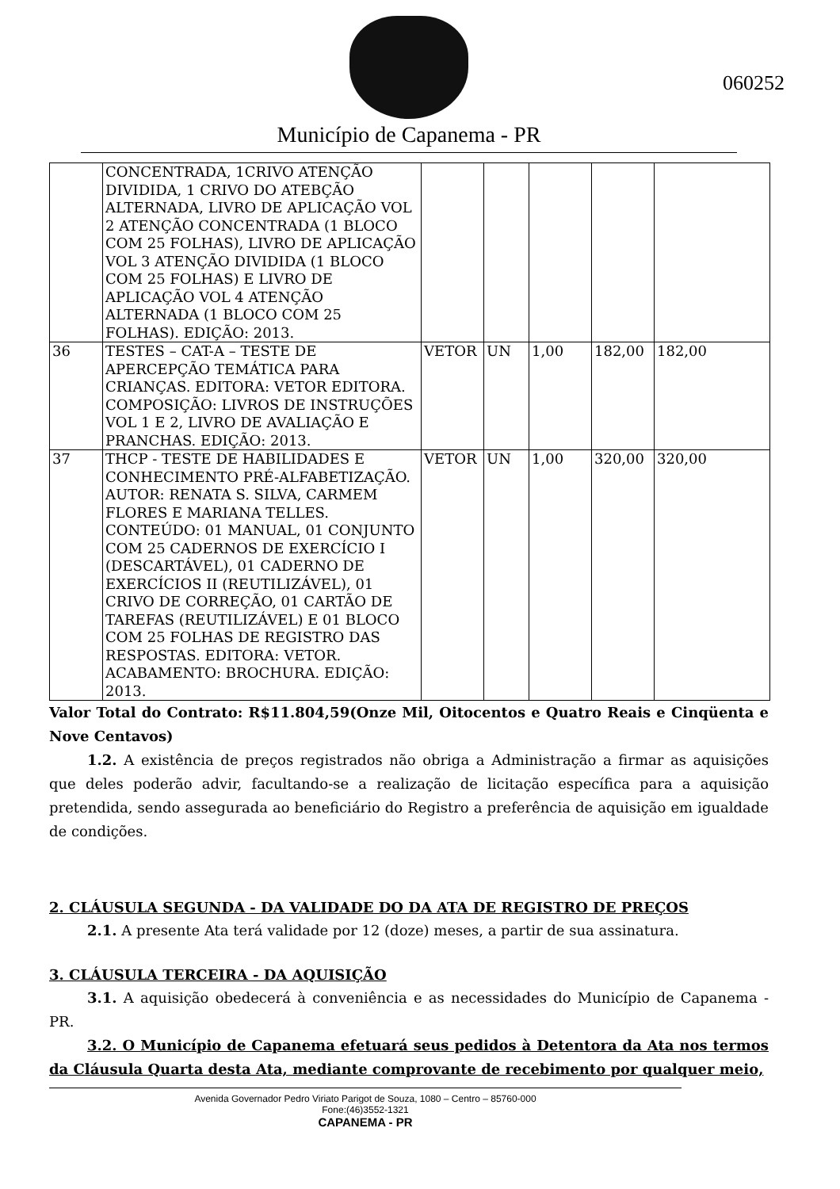Município de Capanema - PR
060252
| | CONCENTRADA, 1CRIVO ATENÇÃO DIVIDIDA, 1 CRIVO DO ATEBÇÃO ALTERNADA, LIVRO DE APLICAÇÃO VOL 2 ATENÇÃO CONCENTRADA (1 BLOCO COM 25 FOLHAS), LIVRO DE APLICAÇÃO VOL 3 ATENÇÃO DIVIDIDA (1 BLOCO COM 25 FOLHAS) E LIVRO DE APLICAÇÃO VOL 4 ATENÇÃO ALTERNADA (1 BLOCO COM 25 FOLHAS). EDIÇÃO: 2013. | | | | | |
| 36 | TESTES – CAT-A – TESTE DE APERCEPÇÃO TEMÁTICA PARA CRIANÇAS. EDITORA: VETOR EDITORA. COMPOSIÇÃO: LIVROS DE INSTRUÇÕES VOL 1 E 2, LIVRO DE AVALIAÇÃO E PRANCHAS. EDIÇÃO: 2013. | VETOR | UN | 1,00 | 182,00 | 182,00 |
| 37 | THCP - TESTE DE HABILIDADES E CONHECIMENTO PRÉ-ALFABETIZAÇÃO. AUTOR: RENATA S. SILVA, CARMEM FLORES E MARIANA TELLES. CONTEÚDO: 01 MANUAL, 01 CONJUNTO COM 25 CADERNOS DE EXERCÍCIO I (DESCARTÁVEL), 01 CADERNO DE EXERCÍCIOS II (REUTILIZÁVEL), 01 CRIVO DE CORREÇÃO, 01 CARTÃO DE TAREFAS (REUTILIZÁVEL) E 01 BLOCO COM 25 FOLHAS DE REGISTRO DAS RESPOSTAS. EDITORA: VETOR. ACABAMENTO: BROCHURA. EDIÇÃO: 2013. | VETOR | UN | 1,00 | 320,00 | 320,00 |
Valor Total do Contrato: R$11.804,59(Onze Mil, Oitocentos e Quatro Reais e Cinqüenta e Nove Centavos)
1.2. A existência de preços registrados não obriga a Administração a firmar as aquisições que deles poderão advir, facultando-se a realização de licitação específica para a aquisição pretendida, sendo assegurada ao beneficiário do Registro a preferência de aquisição em igualdade de condições.
2. CLÁUSULA SEGUNDA - DA VALIDADE DO DA ATA DE REGISTRO DE PREÇOS
2.1. A presente Ata terá validade por 12 (doze) meses, a partir de sua assinatura.
3. CLÁUSULA TERCEIRA - DA AQUISIÇÃO
3.1. A aquisição obedecerá à conveniência e as necessidades do Município de Capanema - PR.
3.2. O Município de Capanema efetuará seus pedidos à Detentora da Ata nos termos da Cláusula Quarta desta Ata, mediante comprovante de recebimento por qualquer meio,
Avenida Governador Pedro Viriato Parigot de Souza, 1080 – Centro – 85760-000
Fone:(46)3552-1321
CAPANEMA - PR